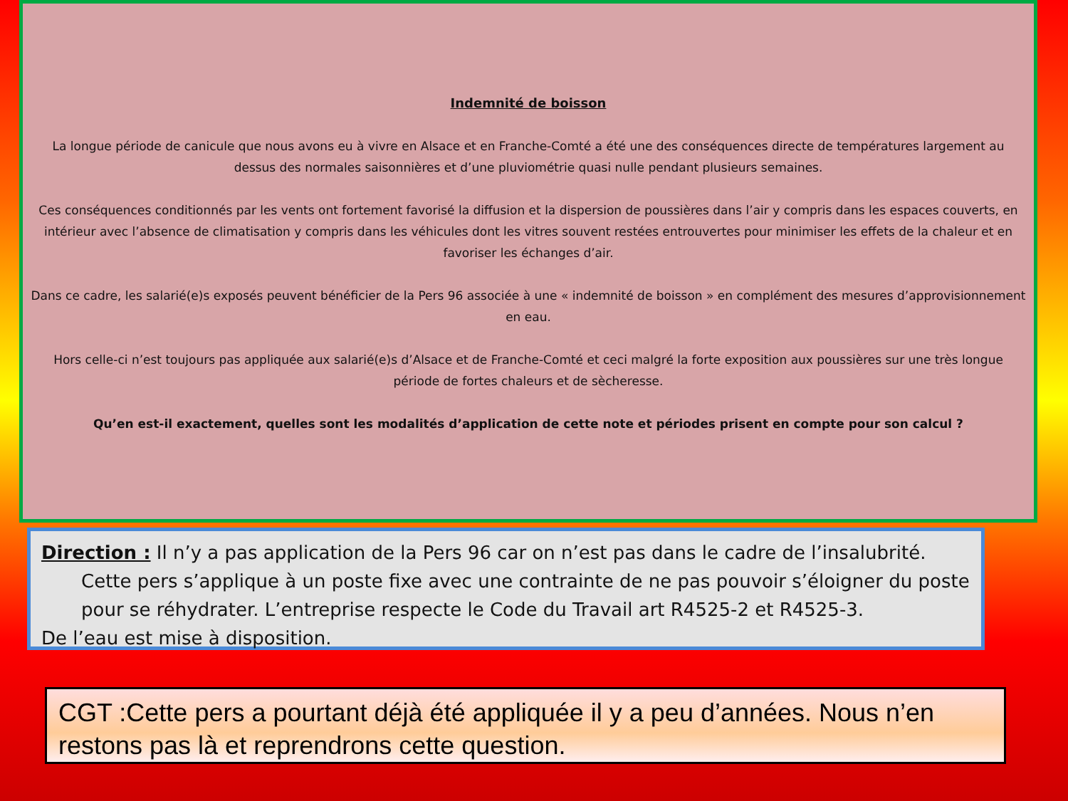Indemnité de boisson
La longue période de canicule que nous avons eu à vivre en Alsace et en Franche-Comté a été une des conséquences directe de températures largement au dessus des normales saisonnières et d’une pluviométrie quasi nulle pendant plusieurs semaines.
Ces conséquences conditionnés par les vents ont fortement favorisé la diffusion et la dispersion de poussières dans l’air y compris dans les espaces couverts, en intérieur avec l’absence de climatisation y compris dans les véhicules dont les vitres souvent restées entrouvertes pour minimiser les effets de la chaleur et en favoriser les échanges d’air.
Dans ce cadre, les salarié(e)s exposés peuvent bénéficier de la Pers 96 associée à une « indemnité de boisson » en complément des mesures d’approvisionnement en eau.
Hors celle-ci n’est toujours pas appliquée aux salarié(e)s d’Alsace et de Franche-Comté et ceci malgré la forte exposition aux poussières sur une très longue période de fortes chaleurs et de sècheresse.
Qu’en est-il exactement, quelles sont les modalités d’application de cette note et périodes prisent en compte pour son calcul ?
Direction : Il n’y a pas application de la Pers 96 car on n’est pas dans le cadre de l’insalubrité.
Cette pers s’applique à un poste fixe avec une contrainte de ne pas pouvoir s’éloigner du poste pour se réhydrater. L’entreprise respecte le Code du Travail art R4525-2 et R4525-3.
De l’eau est mise à disposition.
CGT :Cette pers a pourtant déjà été appliquée il y a peu d’années. Nous n’en restons pas là et reprendrons cette question.